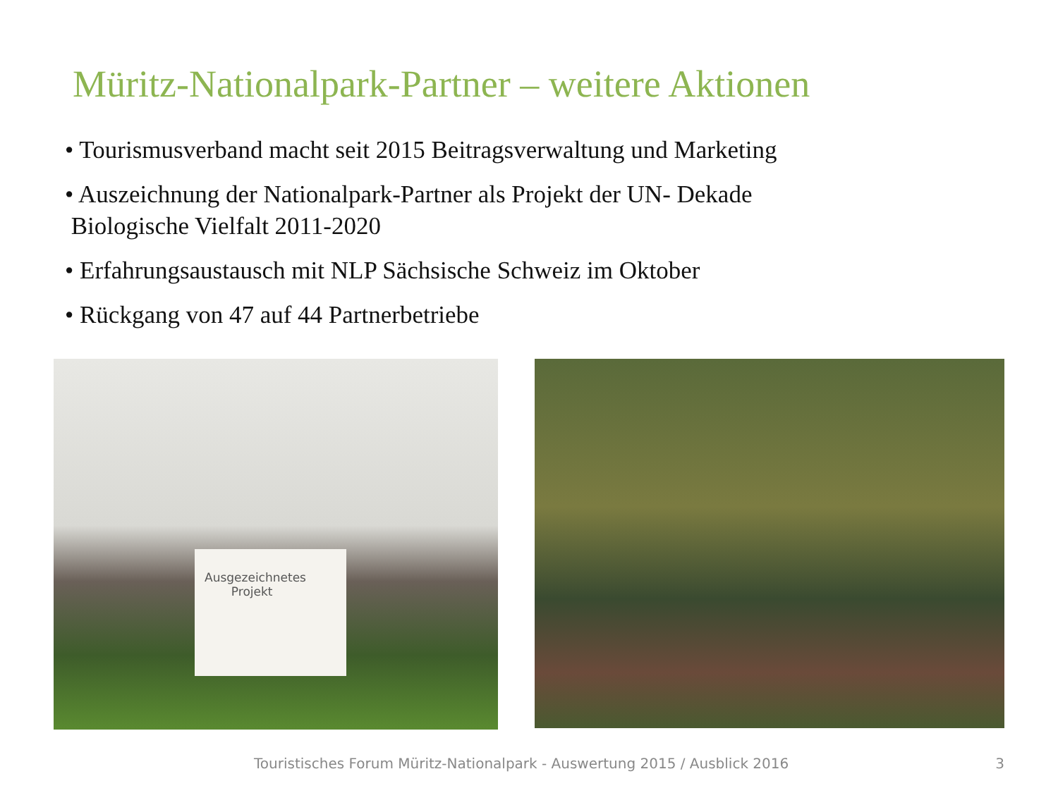Müritz-Nationalpark-Partner – weitere Aktionen
• Tourismusverband macht seit 2015 Beitragsverwaltung und Marketing
• Auszeichnung der Nationalpark-Partner als Projekt der UN- Dekade
Biologische Vielfalt 2011-2020
• Erfahrungsaustausch mit NLP Sächsische Schweiz im Oktober
• Rückgang von 47 auf 44 Partnerbetriebe
Ausgezeichnetes
Projekt
Touristisches Forum Müritz-Nationalpark - Auswertung 2015 / Ausblick 2016 3